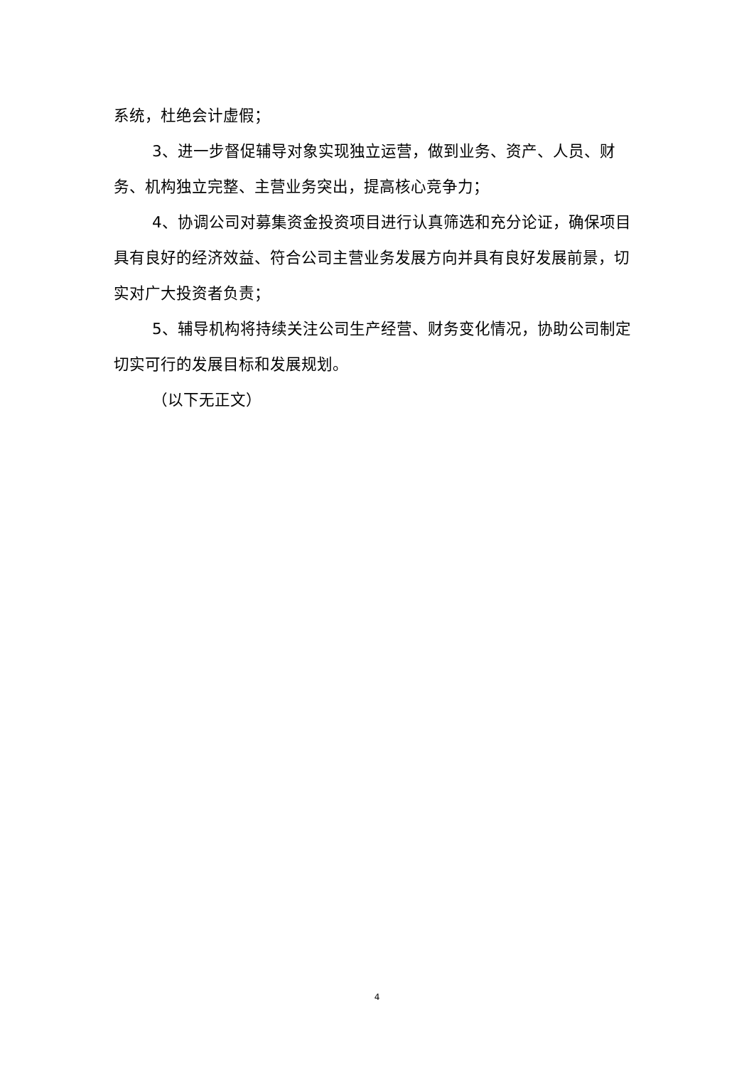系统，杜绝会计虚假；
3、进一步督促辅导对象实现独立运营，做到业务、资产、人员、财务、机构独立完整、主营业务突出，提高核心竞争力；
4、协调公司对募集资金投资项目进行认真筛选和充分论证，确保项目具有良好的经济效益、符合公司主营业务发展方向并具有良好发展前景，切实对广大投资者负责；
5、辅导机构将持续关注公司生产经营、财务变化情况，协助公司制定切实可行的发展目标和发展规划。
（以下无正文）
4